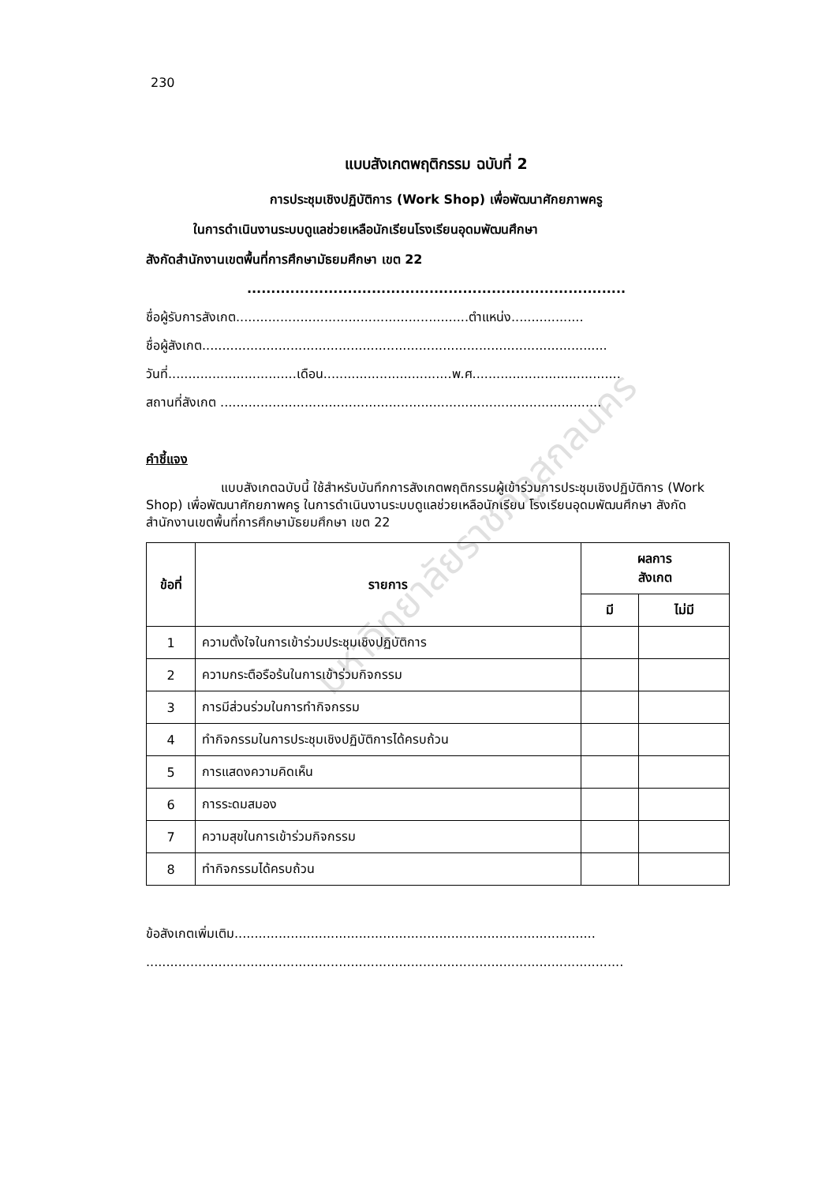230
แบบสังเกตพฤติกรรม ฉบับที่ 2
การประชุมเชิงปฏิบัติการ (Work Shop) เพื่อพัฒนาศักยภาพครู
ในการดำเนินงานระบบดูแลช่วยเหลือนักเรียนโรงเรียนอุดมพัฒนศึกษา
สังกัดสำนักงานเขตพื้นที่การศึกษามัธยมศึกษา เขต 22
...............................................................................
ชื่อผู้รับการสังเกต..........................................................ตำแหน่ง..................
ชื่อผู้สังเกต.....................................................................................................
วันที่................................เดือน................................พ.ศ.....................................
สถานที่สังเกต ...............................................................................................
คำชี้แจง
แบบสังเกตฉบับนี้ ใช้สำหรับบันทึกการสังเกตพฤติกรรมผู้เข้าร่วมการประชุมเชิงปฏิบัติการ (Work Shop) เพื่อพัฒนาศักยภาพครู ในการดำเนินงานระบบดูแลช่วยเหลือนักเรียน โรงเรียนอุดมพัฒนศึกษา สังกัดสำนักงานเขตพื้นที่การศึกษามัธยมศึกษา เขต 22
| ข้อที่ | รายการ | ผลการ สังเกต | |
| --- | --- | --- | --- |
| | | มี | ไม่มี |
| 1 | ความตั้งใจในการเข้าร่วมประชุมเชิงปฏิบัติการ | | |
| 2 | ความกระตือรือร้นในการเข้าร่วมกิจกรรม | | |
| 3 | การมีส่วนร่วมในการทำกิจกรรม | | |
| 4 | ทำกิจกรรมในการประชุมเชิงปฏิบัติการได้ครบถ้วน | | |
| 5 | การแสดงความคิดเห็น | | |
| 6 | การระดมสมอง | | |
| 7 | ความสุขในการเข้าร่วมกิจกรรม | | |
| 8 | ทำกิจกรรมได้ครบถ้วน | | |
ข้อสังเกตเพิ่มเติม..........................................................................................
.......................................................................................................................
มหาวิทยาลัยราชภัฏสกลนคร